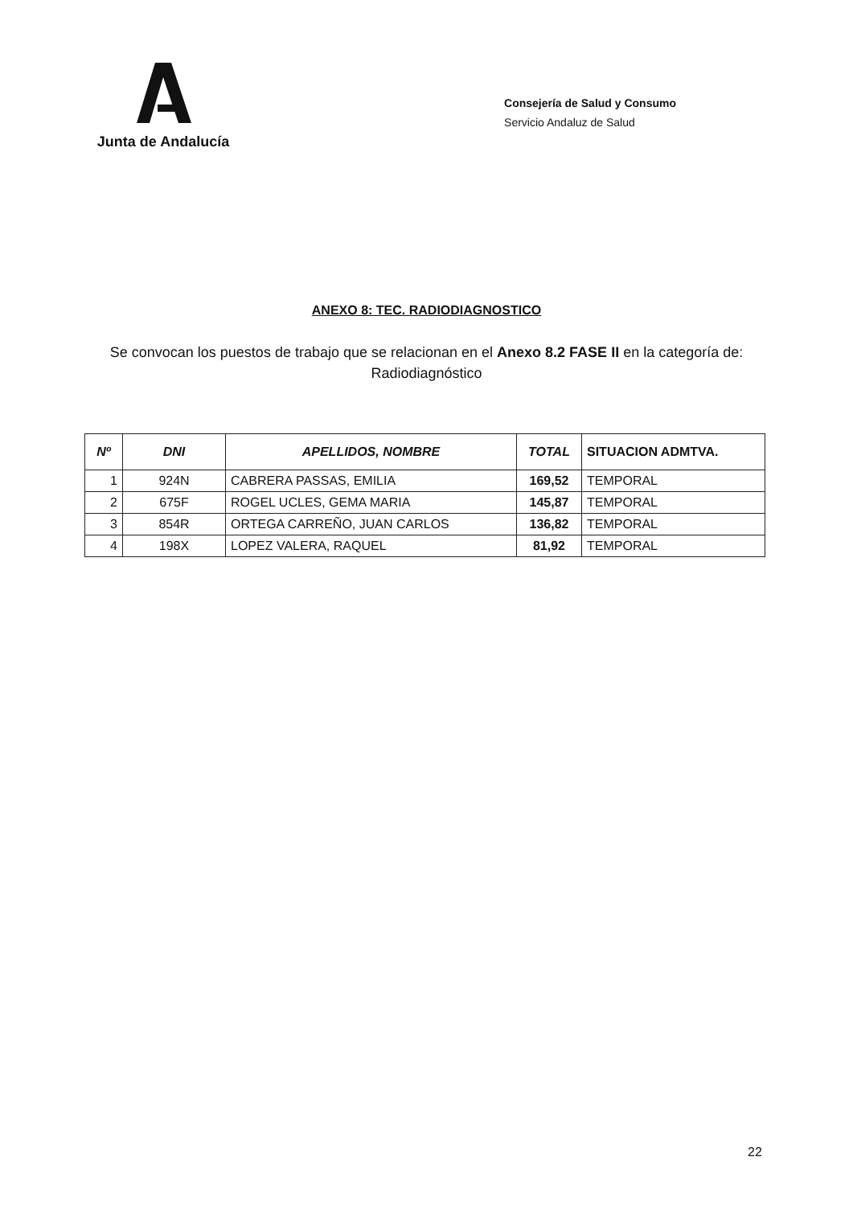Junta de Andalucía
Consejería de Salud y Consumo
Servicio Andaluz de Salud
ANEXO 8: TEC. RADIODIAGNOSTICO
Se convocan los puestos de trabajo que se relacionan en el Anexo 8.2 FASE II en la categoría de: Radiodiagnóstico
| Nº | DNI | APELLIDOS, NOMBRE | TOTAL | SITUACION ADMTVA. |
| --- | --- | --- | --- | --- |
| 1 | 924N | CABRERA PASSAS, EMILIA | 169,52 | TEMPORAL |
| 2 | 675F | ROGEL UCLES, GEMA MARIA | 145,87 | TEMPORAL |
| 3 | 854R | ORTEGA CARREÑO, JUAN CARLOS | 136,82 | TEMPORAL |
| 4 | 198X | LOPEZ VALERA, RAQUEL | 81,92 | TEMPORAL |
22